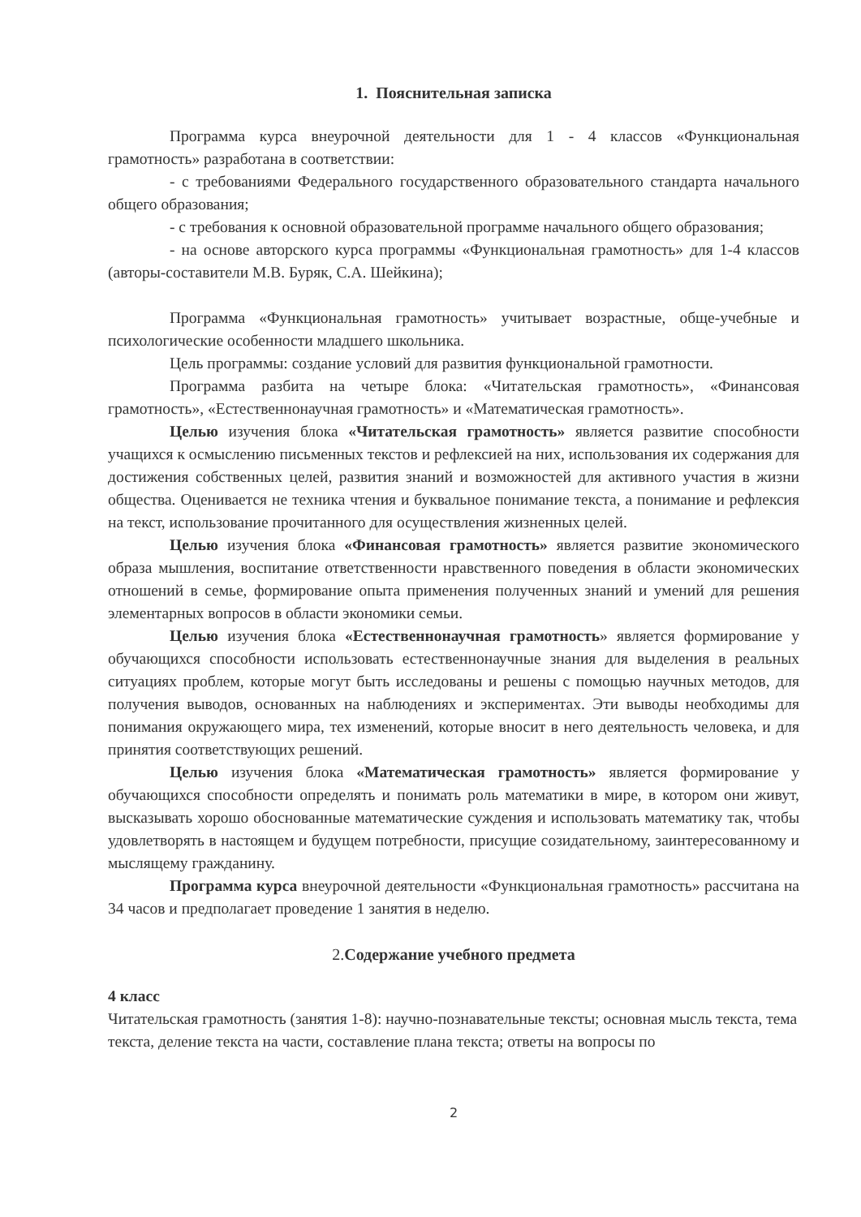1. Пояснительная записка
Программа курса внеурочной деятельности для 1 - 4 классов «Функциональная грамотность» разработана в соответствии:
- с требованиями Федерального государственного образовательного стандарта начального общего образования;
- с требования к основной образовательной программе начального общего образования;
- на основе авторского курса программы «Функциональная грамотность» для 1-4 классов (авторы-составители М.В. Буряк, С.А. Шейкина);
Программа «Функциональная грамотность» учитывает возрастные, обще-учебные и психологические особенности младшего школьника.
Цель программы: создание условий для развития функциональной грамотности.
Программа разбита на четыре блока: «Читательская грамотность», «Финансовая грамотность», «Естественнонаучная грамотность» и «Математическая грамотность».
Целью изучения блока «Читательская грамотность» является развитие способности учащихся к осмыслению письменных текстов и рефлексией на них, использования их содержания для достижения собственных целей, развития знаний и возможностей для активного участия в жизни общества. Оценивается не техника чтения и буквальное понимание текста, а понимание и рефлексия на текст, использование прочитанного для осуществления жизненных целей.
Целью изучения блока «Финансовая грамотность» является развитие экономического образа мышления, воспитание ответственности нравственного поведения в области экономических отношений в семье, формирование опыта применения полученных знаний и умений для решения элементарных вопросов в области экономики семьи.
Целью изучения блока «Естественнонаучная грамотность» является формирование у обучающихся способности использовать естественнонаучные знания для выделения в реальных ситуациях проблем, которые могут быть исследованы и решены с помощью научных методов, для получения выводов, основанных на наблюдениях и экспериментах. Эти выводы необходимы для понимания окружающего мира, тех изменений, которые вносит в него деятельность человека, и для принятия соответствующих решений.
Целью изучения блока «Математическая грамотность» является формирование у обучающихся способности определять и понимать роль математики в мире, в котором они живут, высказывать хорошо обоснованные математические суждения и использовать математику так, чтобы удовлетворять в настоящем и будущем потребности, присущие созидательному, заинтересованному и мыслящему гражданину.
Программа курса внеурочной деятельности «Функциональная грамотность» рассчитана на 34 часов и предполагает проведение 1 занятия в неделю.
2. Содержание учебного предмета
4 класс
Читательская грамотность (занятия 1-8): научно-познавательные тексты; основная мысль текста, тема текста, деление текста на части, составление плана текста; ответы на вопросы по
2